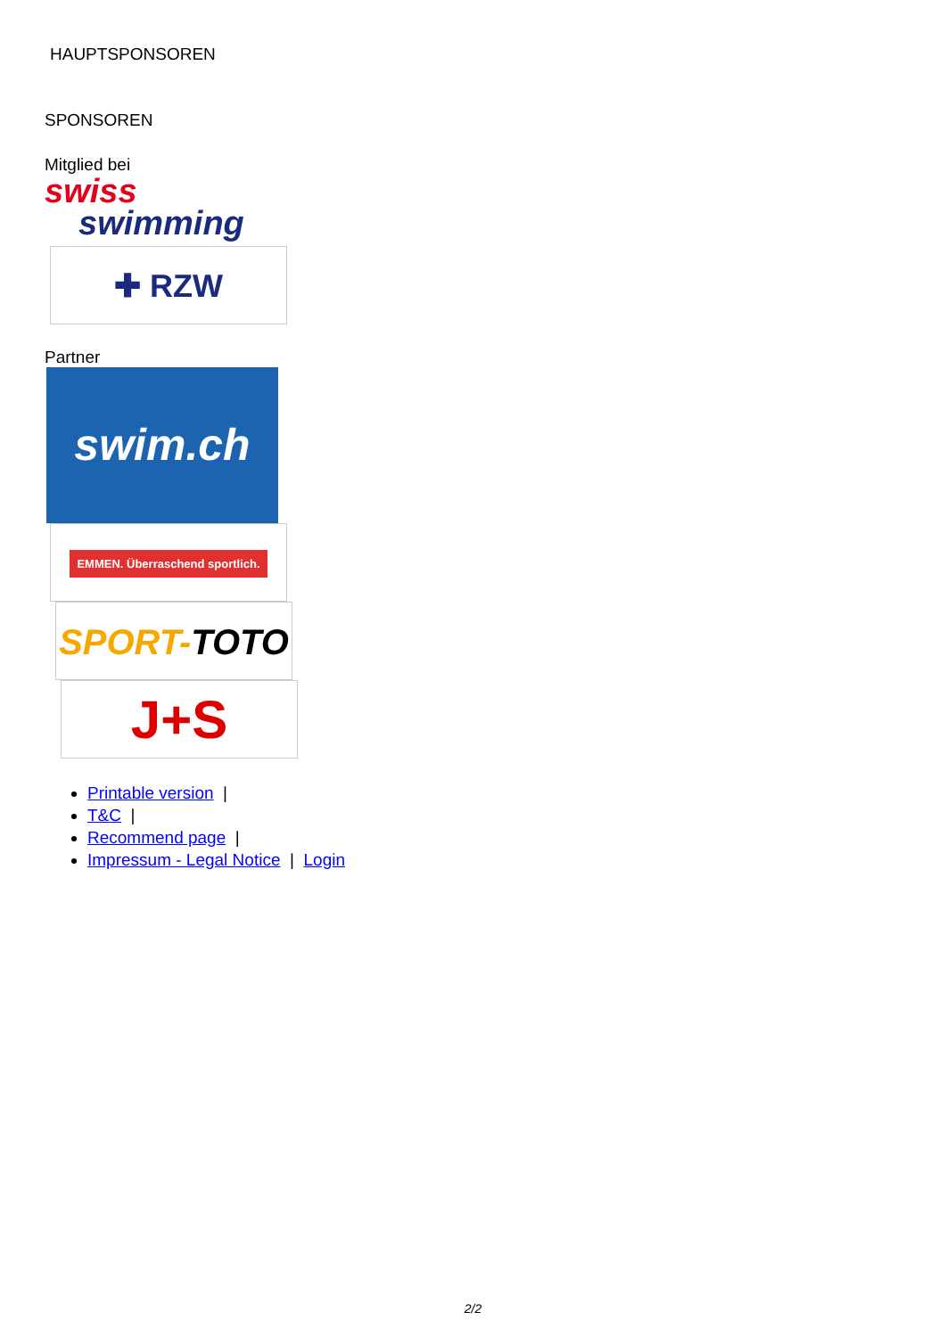HAUPTSPONSOREN
SPONSOREN
Mitglied bei
swiss
swimming
✚ RZW
Partner
swim.ch
EMMEN. Überraschend sportlich.
SPORT-TOTO
J+S
Printable version |
T&C |
Recommend page |
Impressum - Legal Notice | Login
2/2